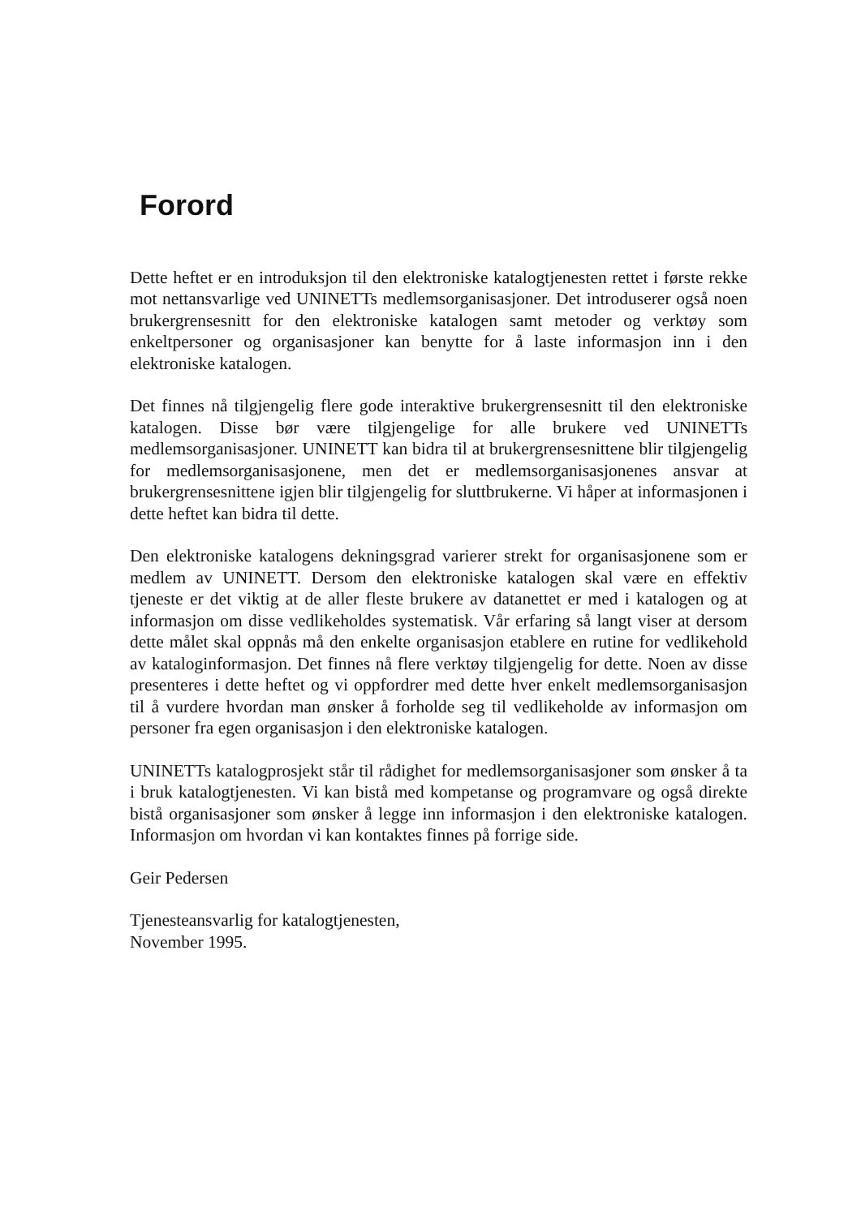Forord
Dette heftet er en introduksjon til den elektroniske katalogtjenesten rettet i første rekke mot nettansvarlige ved UNINETTs medlemsorganisasjoner. Det introduserer også noen brukergrensesnitt for den elektroniske katalogen samt metoder og verktøy som enkeltpersoner og organisasjoner kan benytte for å laste informasjon inn i den elektroniske katalogen.
Det finnes nå tilgjengelig flere gode interaktive brukergrensesnitt til den elektroniske katalogen. Disse bør være tilgjengelige for alle brukere ved UNINETTs medlemsorganisasjoner. UNINETT kan bidra til at brukergrensesnittene blir tilgjengelig for medlemsorganisasjonene, men det er medlemsorganisasjonenes ansvar at brukergrensesnittene igjen blir tilgjengelig for sluttbrukerne. Vi håper at informasjonen i dette heftet kan bidra til dette.
Den elektroniske katalogens dekningsgrad varierer strekt for organisasjonene som er medlem av UNINETT. Dersom den elektroniske katalogen skal være en effektiv tjeneste er det viktig at de aller fleste brukere av datanettet er med i katalogen og at informasjon om disse vedlikeholdes systematisk. Vår erfaring så langt viser at dersom dette målet skal oppnås må den enkelte organisasjon etablere en rutine for vedlikehold av kataloginformasjon. Det finnes nå flere verktøy tilgjengelig for dette. Noen av disse presenteres i dette heftet og vi oppfordrer med dette hver enkelt medlemsorganisasjon til å vurdere hvordan man ønsker å forholde seg til vedlikeholde av informasjon om personer fra egen organisasjon i den elektroniske katalogen.
UNINETTs katalogprosjekt står til rådighet for medlemsorganisasjoner som ønsker å ta i bruk katalogtjenesten. Vi kan bistå med kompetanse og programvare og også direkte bistå organisasjoner som ønsker å legge inn informasjon i den elektroniske katalogen. Informasjon om hvordan vi kan kontaktes finnes på forrige side.
Geir Pedersen
Tjenesteansvarlig for katalogtjenesten,
November 1995.